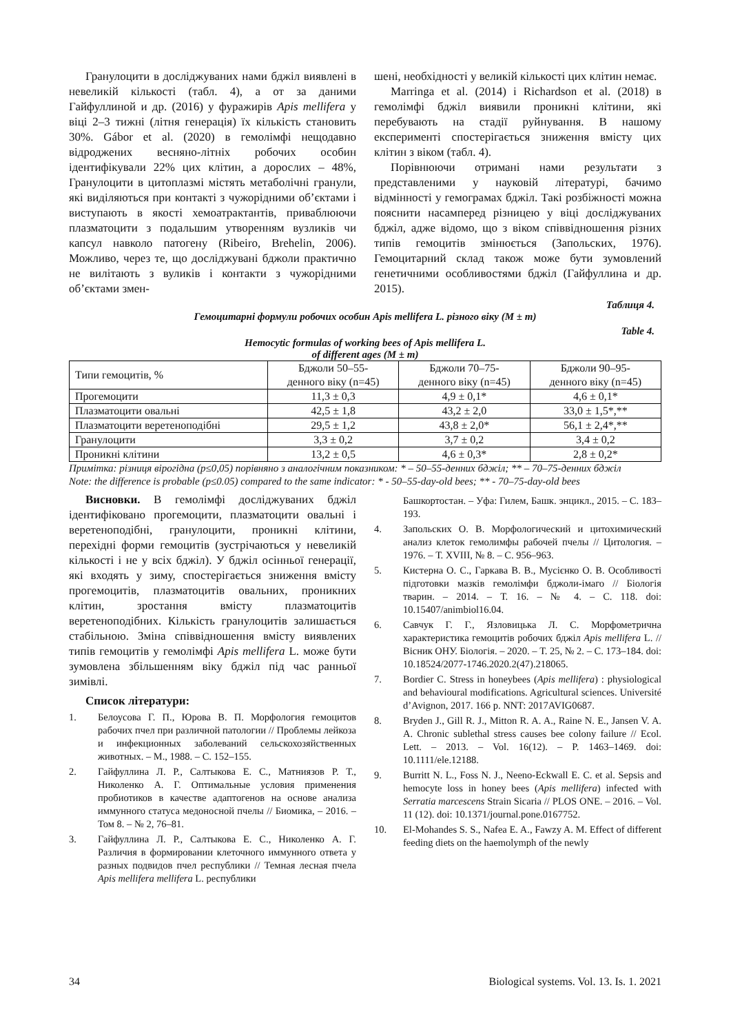Гранулоцити в досліджуваних нами бджіл виявлені в невеликій кількості (табл. 4), а от за даними Гайфуллиной и др. (2016) у фуражирів Apis mellifera у віці 2–3 тижні (літня генерація) їх кількість становить 30%. Gábor et al. (2020) в гемолімфі нещодавно відроджених весняно-літніх робочих особин ідентифікували 22% цих клітин, а дорослих – 48%, Гранулоцити в цитоплазмі містять метаболічні гранули, які виділяються при контакті з чужорідними об’єктами і виступають в якості хемоатрактантів, приваблюючи плазматоцити з подальшим утворенням вузликів чи капсул навколо патогену (Ribeiro, Brehelin, 2006). Можливо, через те, що досліджувані бджоли практично не вилітають з вуликів і контакти з чужорідними об’єктами змен-
шені, необхідності у великій кількості цих клітин немає.
Marringa et al. (2014) і Richardson et al. (2018) в гемолімфі бджіл виявили проникні клітини, які перебувають на стадії руйнування. В нашому експерименті спостерігається зниження вмісту цих клітин з віком (табл. 4).
Порівнюючи отримані нами результати з представленими у науковій літературі, бачимо відмінності у гемограмах бджіл. Такі розбіжності можна пояснити насамперед різницею у віці досліджуваних бджіл, адже відомо, що з віком співвідношення різних типів гемоцитів змінюється (Запольских, 1976). Гемоцитарний склад також може бути зумовлений генетичними особливостями бджіл (Гайфуллина и др. 2015).
Таблиця 4.
Гемоцитарні формули робочих особин Apis mellifera L. різного віку (M ± m)
Table 4.
Hemocytic formulas of working bees of Apis mellifera L.
of different ages (M ± m)
| Типи гемоцитів, % | Бджоли 50–55- денного віку (n=45) | Бджоли 70–75- денного віку (n=45) | Бджоли 90–95- денного віку (n=45) |
| Прогемоцити | 11,3 ± 0,3 | 4,9 ± 0,1* | 4,6 ± 0,1* |
| Плазматоцити овальні | 42,5 ± 1,8 | 43,2 ± 2,0 | 33,0 ± 1,5*,** |
| Плазматоцити веретеноподібні | 29,5 ± 1,2 | 43,8 ± 2,0* | 56,1 ± 2,4*,** |
| Гранулоцити | 3,3 ± 0,2 | 3,7 ± 0,2 | 3,4 ± 0,2 |
| Проникні клітини | 13,2 ± 0,5 | 4,6 ± 0,3* | 2,8 ± 0,2* |
Примітка: різниця вірогідна (p≤0,05) порівняно з аналогічним показником: * – 50–55-денних бджіл; ** – 70–75-денних бджіл
Note: the difference is probable (p≤0.05) compared to the same indicator: * - 50–55-day-old bees; ** - 70–75-day-old bees
Висновки. В гемолімфі досліджуваних бджіл ідентифіковано прогемоцити, плазматоцити овальні і веретеноподібні, гранулоцити, проникні клітини, перехідні форми гемоцитів (зустрічаються у невеликій кількості і не у всіх бджіл). У бджіл осінньої генерації, які входять у зиму, спостерігається зниження вмісту прогемоцитів, плазматоцитів овальних, проникних клітин, зростання вмісту плазматоцитів веретеноподібних. Кількість гранулоцитів залишається стабільною. Зміна співвідношення вмісту виявлених типів гемоцитів у гемолімфі Apis mellifera L. може бути зумовлена збільшенням віку бджіл під час ранньої зимівлі.
Список літератури:
1. Белоусова Г. П., Юрова В. П. Морфология гемоцитов рабочих пчел при различной патологии // Проблемы лейкоза и инфекционных заболеваний сельскохозяйственных животных. – М., 1988. – С. 152–155.
2. Гайфуллина Л. Р., Салтыкова Е. С., Матниязов Р. Т., Николенко А. Г. Оптимальные условия применения пробиотиков в качестве адаптогенов на основе анализа иммунного статуса медоносной пчелы // Биомика, – 2016. – Том 8. – № 2, 76–81.
3. Гайфуллина Л. Р., Салтыкова Е. С., Николенко А. Г. Различия в формировании клеточного иммунного ответа у разных подвидов пчел республики // Темная лесная пчела Apis mellifera mellifera L. республики
Башкортостан. – Уфа: Гилем, Башк. энцикл., 2015. – С. 183–193.
4. Запольских О. В. Морфологический и цитохимический анализ клеток гемолимфы рабочей пчелы // Цитология. – 1976. – Т. XVIII, № 8. – С. 956–963.
5. Кистерна О. С., Гаркава В. В., Мусієнко О. В. Особливості підготовки мазків гемолімфи бджоли-імаго // Біологія тварин. – 2014. – Т. 16. – № 4. – С. 118. doi: 10.15407/animbiol16.04.
6. Савчук Г. Г., Язловицька Л. С. Морфометрична характеристика гемоцитів робочих бджіл Apis mellifera L. // Вісник ОНУ. Біологія. – 2020. – Т. 25, № 2. – С. 173–184. doi: 10.18524/2077-1746.2020.2(47).218065.
7. Bordier C. Stress in honeybees (Apis mellifera) : physiological and behavioural modifications. Agricultural sciences. Université d’Avignon, 2017. 166 p. NNT: 2017AVIG0687.
8. Bryden J., Gill R. J., Mitton R. A. A., Raine N. E., Jansen V. A. A. Chronic sublethal stress causes bee colony failure // Ecol. Lett. – 2013. – Vol. 16(12). – P. 1463–1469. doi: 10.1111/ele.12188.
9. Burritt N. L., Foss N. J., Neeno-Eckwall E. C. et al. Sepsis and hemocyte loss in honey bees (Apis mellifera) infected with Serratia marcescens Strain Sicaria // PLOS ONE. – 2016. – Vol. 11 (12). doi: 10.1371/journal.pone.0167752.
10. El-Mohandes S. S., Nafea E. A., Fawzy A. M. Effect of different feeding diets on the haemolymph of the newly
34 Biological systems. Vol. 13. Is. 1. 2021